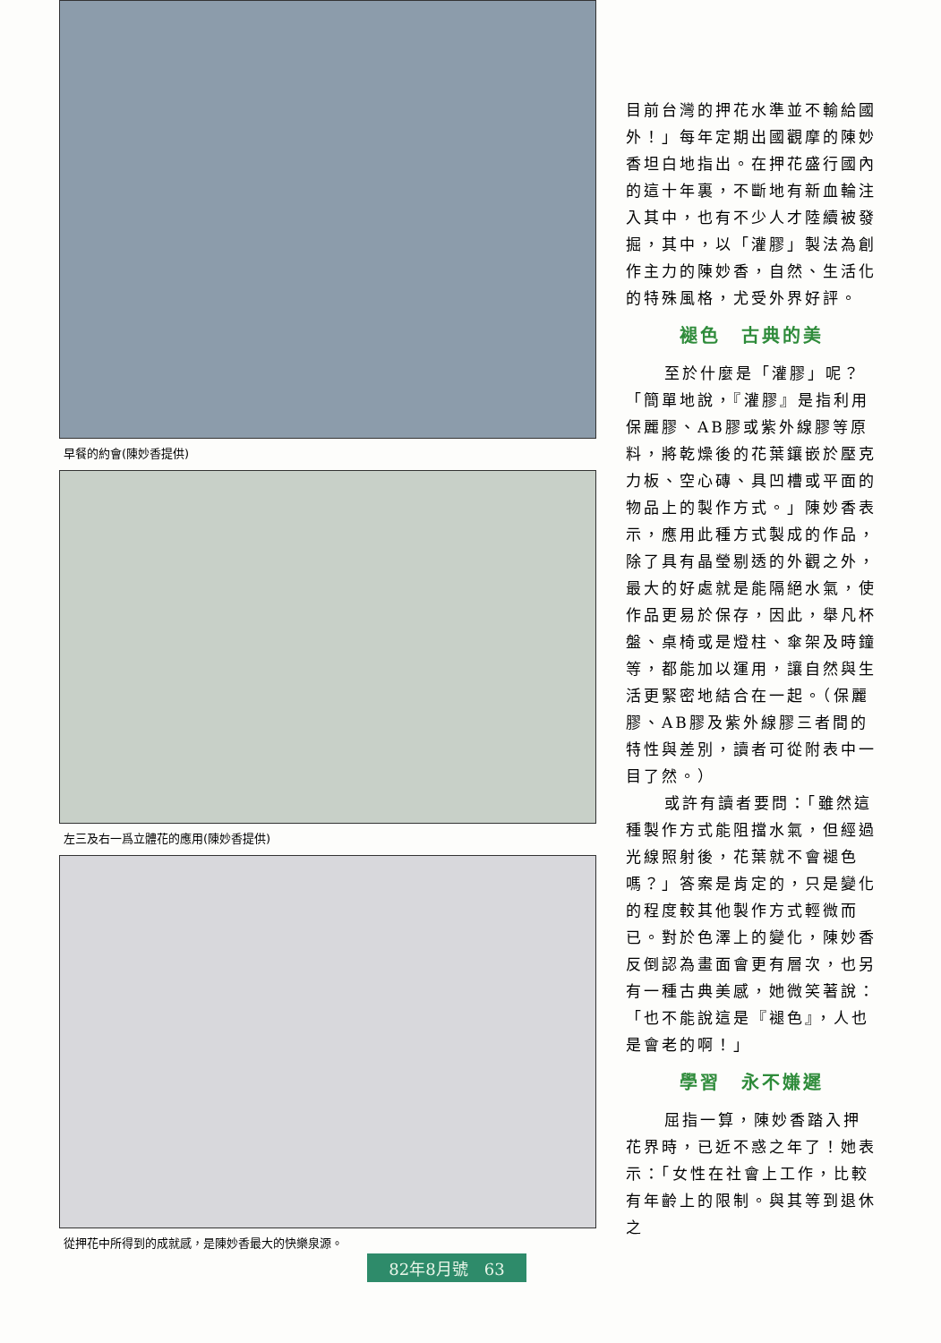早餐的約會(陳妙香提供)
左三及右一爲立體花的應用(陳妙香提供)
從押花中所得到的成就感，是陳妙香最大的快樂泉源。
目前台灣的押花水準並不輸給國外！」每年定期出國觀摩的陳妙香坦白地指出。在押花盛行國內的這十年裏，不斷地有新血輪注入其中，也有不少人才陸續被發掘，其中，以「灌膠」製法為創作主力的陳妙香，自然、生活化的特殊風格，尤受外界好評。
褪色　古典的美
至於什麼是「灌膠」呢？「簡單地說，『灌膠』是指利用保麗膠、AB膠或紫外線膠等原料，將乾燥後的花葉鑲嵌於壓克力板、空心磚、具凹槽或平面的物品上的製作方式。」陳妙香表示，應用此種方式製成的作品，除了具有晶瑩剔透的外觀之外，最大的好處就是能隔絕水氣，使作品更易於保存，因此，舉凡杯盤、桌椅或是燈柱、傘架及時鐘等，都能加以運用，讓自然與生活更緊密地結合在一起。（保麗膠、AB膠及紫外線膠三者間的特性與差別，讀者可從附表中一目了然。）
或許有讀者要問：「雖然這種製作方式能阻擋水氣，但經過光線照射後，花葉就不會褪色嗎？」答案是肯定的，只是變化的程度較其他製作方式輕微而已。對於色澤上的變化，陳妙香反倒認為畫面會更有層次，也另有一種古典美感，她微笑著說：「也不能說這是『褪色』，人也是會老的啊！」
學習　永不嫌遲
屈指一算，陳妙香踏入押花界時，已近不惑之年了！她表示：「女性在社會上工作，比較有年齡上的限制。與其等到退休之
82年8月號　63